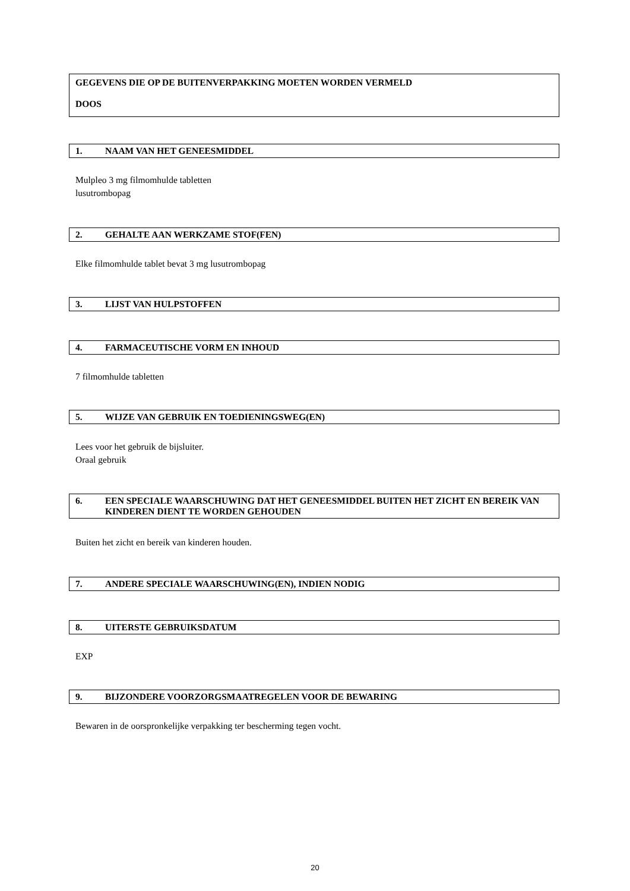GEGEVENS DIE OP DE BUITENVERPAKKING MOETEN WORDEN VERMELD
DOOS
1. NAAM VAN HET GENEESMIDDEL
Mulpleo 3 mg filmomhulde tabletten
lusutrombopag
2. GEHALTE AAN WERKZAME STOF(FEN)
Elke filmomhulde tablet bevat 3 mg lusutrombopag
3. LIJST VAN HULPSTOFFEN
4. FARMACEUTISCHE VORM EN INHOUD
7 filmomhulde tabletten
5. WIJZE VAN GEBRUIK EN TOEDIENINGSWEG(EN)
Lees voor het gebruik de bijsluiter.
Oraal gebruik
6. EEN SPECIALE WAARSCHUWING DAT HET GENEESMIDDEL BUITEN HET ZICHT EN BEREIK VAN KINDEREN DIENT TE WORDEN GEHOUDEN
Buiten het zicht en bereik van kinderen houden.
7. ANDERE SPECIALE WAARSCHUWING(EN), INDIEN NODIG
8. UITERSTE GEBRUIKSDATUM
EXP
9. BIJZONDERE VOORZORGSMAATREGELEN VOOR DE BEWARING
Bewaren in de oorspronkelijke verpakking ter bescherming tegen vocht.
20